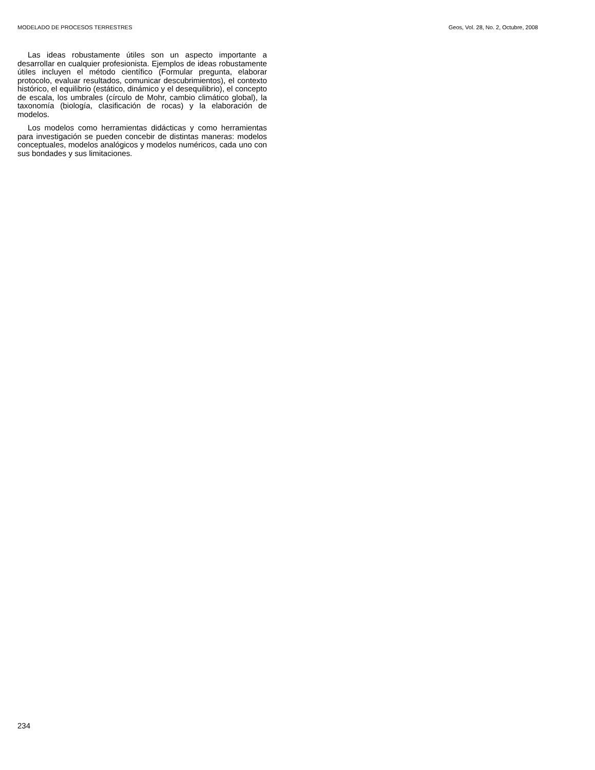MODELADO DE PROCESOS TERRESTRES Geos, Vol. 28, No. 2, Octubre, 2008
Las ideas robustamente útiles son un aspecto importante a desarrollar en cualquier profesionista. Ejemplos de ideas robustamente útiles incluyen el método científico (Formular pregunta, elaborar protocolo, evaluar resultados, comunicar descubrimientos), el contexto histórico, el equilibrio (estático, dinámico y el desequilibrio), el concepto de escala, los umbrales (círculo de Mohr, cambio climático global), la taxonomía (biología, clasificación de rocas) y la elaboración de modelos.
Los modelos como herramientas didácticas y como herramientas para investigación se pueden concebir de distintas maneras: modelos conceptuales, modelos analógicos y modelos numéricos, cada uno con sus bondades y sus limitaciones.
234